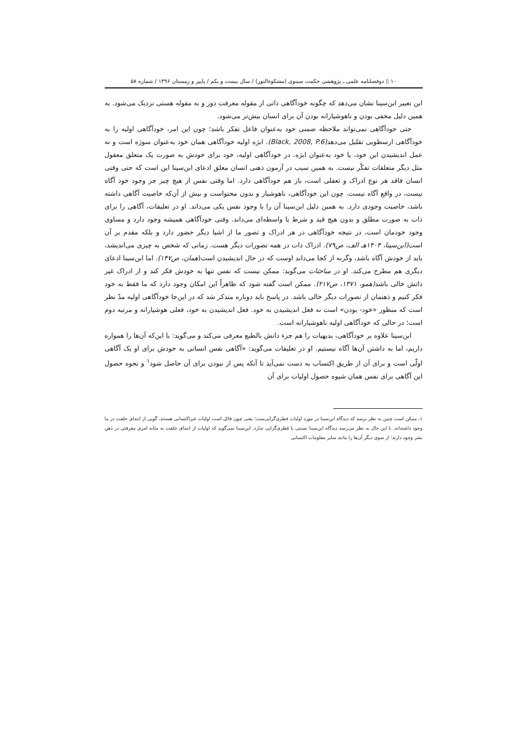۱۰ ▯ دوفصلنامه علمی ـ پژوهشی حکمت سینوی (مشکوةالنور) / سال بیست و یکم / پاییز و زمستان ۱۳۹۶ / شماره ۵۸
این تعبیر ابن‌سینا نشان می‌دهد که چگونه خودآگاهی ذاتی از مقوله معرفت دور و به مقوله هستی نزدیک می‌شود. به همین دلیل مخفی بودن و ناهوشیارانه بودن آن برای انسان بیش‌تر می‌شود.
حتی خودآگاهی نمی‌تواند ملاحظه ضمنی خود به‌عنوان فاعل تفکر باشد؛ چون این امر، خودآگاهی اولیه را به خودآگاهی ارسطویی تقلیل می‌دهد(Black, 2008, P.6). ابژه اولیه خودآگاهی همان خود به‌عنوان سوژه است و نه عمل اندیشیدن این خود، یا خود به‌عنوان ابژه. در خودآگاهی اولیه، خود برای خودش به صورت یک متعلق معقول مثل دیگر متعلقات تفکّر نیست. به همین سبب در آزمون ذهنی انسان معلق ادعای ابن‌سینا این است که حتی وقتی انسان فاقد هر نوع ادراک و تعقلی است، باز هم خودآگاهی دارد. اما وقتی نفس از هیچ چیز جز وجود خود آگاه نیست، در واقع آگاه نیست. چون این خودآگاهی، ناهوشیار و بدون محتواست و بیش از آن‌که خاصیت آگاهی داشته باشد، خاصیت وجودی دارد. به همین دلیل ابن‌سینا آن را با وجود نفس یکی می‌داند. او در تعلیقات، آگاهی را برای ذات به صورت مطلق و بدون هیچ قید و شرط یا واسطه‌ای می‌داند. وقتی خودآگاهی همیشه وجود دارد و مساوی وجود خودمان است، در نتیجه خودآگاهی در هر ادراک و تصور ما از اشیا دیگر حضور دارد و بلکه مقدم بر آن است(ابن‌سینا، ۱۴۰۴هـ الف، ص۷۹). ادراک ذات در همه تصورات دیگر هست. زمانی که شخص به چیزی می‌اندیشد، باید از خودش آگاه باشد، وگرنه از کجا می‌داند اوست که در حال اندیشیدن است(همان، ص۱۴۷). اما ابن‌سینا ادعای دیگری هم مطرح می‌کند. او در مباحثات می‌گوید: ممکن نیست که نفس تنها به خودش فکر کند و از ادراک غیر ذاتش خالی باشد(همو، ۱۳۷۱، ص۲۱۷). ممکن است گفته شود که ظاهراً این امکان وجود دارد که ما فقط به خود فکر کنیم و ذهنمان از تصورات دیگر خالی باشد. در پاسخ باید دوباره متذکر شد که در این‌جا خودآگاهی اولیه مدّ نظر است که منظور «خود- بودن» است نه فعل اندیشیدن به خود. فعل اندیشیدن به خود، فعلی هوشیارانه و مرتبه دوم است؛ در حالی که خودآگاهی اولیه ناهوشیارانه است.
ابن‌سینا علاوه بر خودآگاهی، بدیهیات را هم جزء دانش بالطبع معرفی می‌کند و می‌گوید: با این‌که آن‌ها را همواره داریم، اما به داشتن آن‌ها آگاه نیستیم. او در تعلیقات می‌گوید: «آگاهی نفس انسانی به خودش برای او یک آگاهی اولّی است و برای آن از طریق اکتساب به دست نمی‌آید تا آنکه پس از نبودن برای آن حاصل شود<sup>۱</sup> و نحوه حصول این آگاهی برای نفس همان شیوه حصول اولیات برای آن
۱ـ ممکن است چنین به نظر برسد که دیدگاه ابن‌سینا در مورد اولیات فطری‌گرایی‌ست؛ یعنی چون قائل است اولیات غیراکتسابی هستند، گویی از ابتدای خلقت در ما وجود داشته‌اند. با این حال به نظر می‌رسد دیدگاه ابن‌سینا نسبتی با فطری‌گرایی ندارد. ابن‌سینا نمی‌گوید که اولیات از ابتدای خلقت به مثابه امری معرفتی در ذهن بشر وجود دارند؛ از سوی دیگر آن‌ها را مانند سایر معلومات اکتسابی